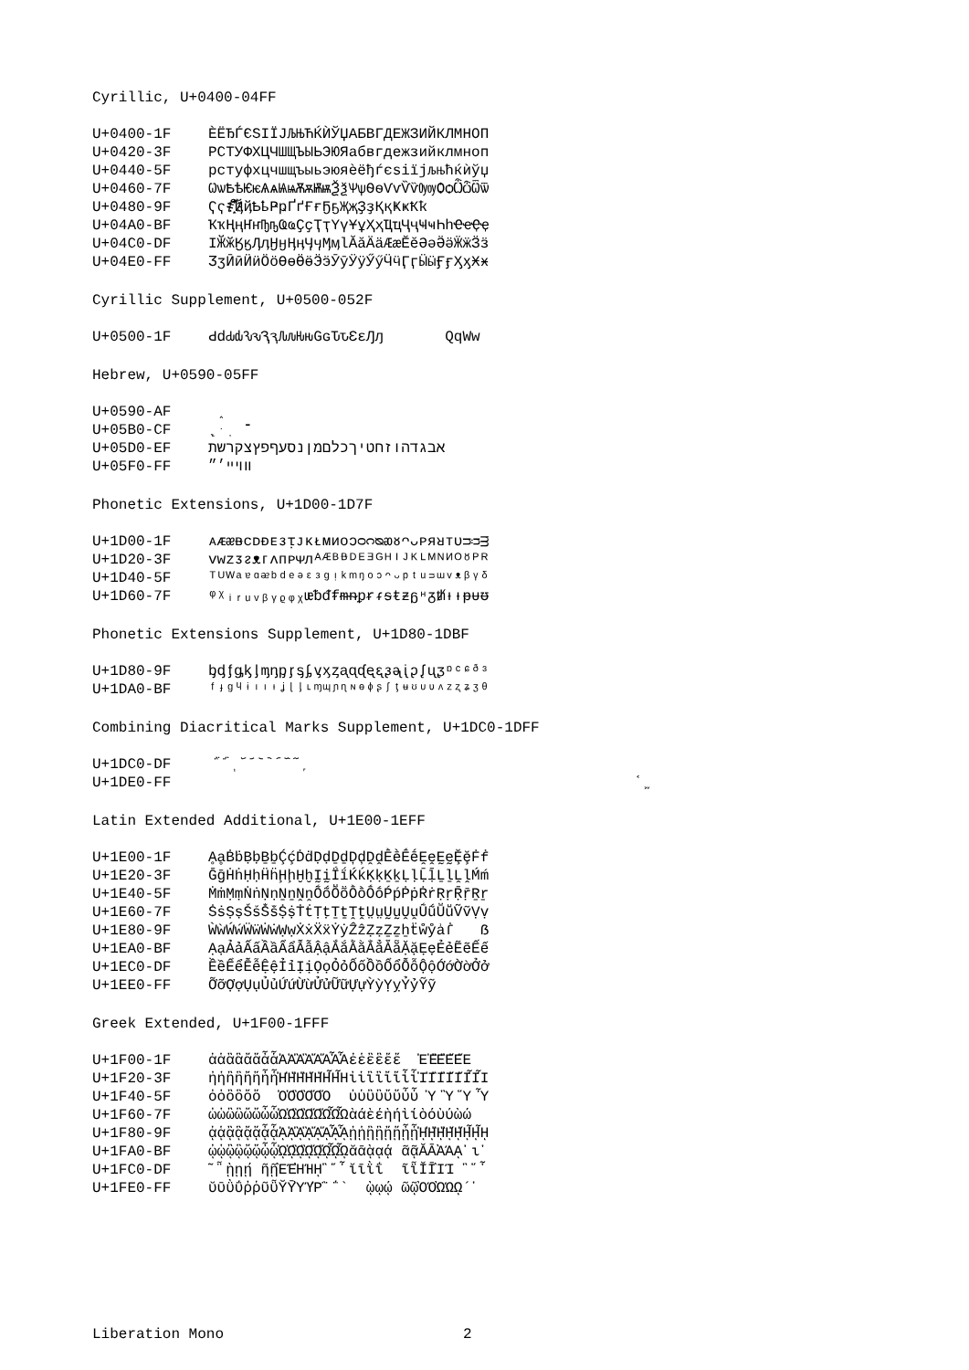Cyrillic, U+0400-04FF
| U+0400-1F | ЀЁЂЃЄЅІЇЈЉЊЋЌЍЎЏАБВГДЕЖЗИЙКЛМНОП |
| U+0420-3F | РСТУФХЦЧШЩЪЫЬЭЮЯабвгдежзийклмноп |
| U+0440-5F | рстуфхцчшщъыьэюяѐёђѓєѕіїјљњћќѝўџ |
| U+0460-7F | ѠѡѢѣѤѥѦѧѨѩѪѫѬѭѮѯѰѱѲѳѴѵѶѷѸѹѺѻѼѽѾѿ |
| U+0480-9F | Ҁҁ҂҃҄҅҆҇҈҉ҊҋҌҍҎҏҐґҒғҔҕҖҗҘҙҚқҜҝҞҟ |
| U+04A0-BF | ҠҡҢңҤҥҦҧҨҩҪҫҬҭҮүҰұҲҳҴҵҶҷҸҹҺһҼҽҾҿ |
| U+04C0-DF | ӀӁӂӃӄӅӆӇӈӉӊӋӌӍӎӏӐӑӒӓӔӕӖӗӘәӚӛӜӝӞӟ |
| U+04E0-FF | ӠӡӢӣӤӥӦӧӨөӪӫӬӭӮӯӰӱӲӳӴӵӶӷӸӹӺӻӼӽӾӿ |
Cyrillic Supplement, U+0500-052F
| U+0500-1F | ԀԁԂԃԄԅԆԇԈԉԊԋԌԍԎԏԐԑԒԓ ԚԛԜԝ |
Hebrew, U+0590-05FF
| U+0590-AF | ֑ |
| U+05B0-CF | ְ ֻ ּ ֽ ־ |
| U+05D0-EF | אבגדהוזחטיךכלםמןנסעףפץצקרשת |
| U+05F0-FF | װױײ׳״ |
Phonetic Extensions, U+1D00-1D7F
| U+1D00-1F | ᴀᴁᴂᴃᴄᴅᴆᴇᴈᴉᴊᴋᴌᴍᴎᴏᴐᴑᴒᴓᴔᴕᴖᴗᴘᴙᴚᴛᴜᴝᴞᴟ |
| U+1D20-3F | ᴠᴡᴢᴣᴤᴥᴦᴧᴨᴩᴪᴫᴬᴭᴮᴯᴰᴱᴲᴳᴴᴵᴶᴷᴸᴹᴺᴻᴼᴽᴾᴿ |
| U+1D40-5F | ᵀᵁᵂᵃᵄᵅᵆᵇᵈᵉᵊᵋᵌᵍᵎᵏᵐᵑᵒᵓᵔᵕᵖᵗᵘᵙᵚᵛᵜᵝᵞᵟ |
| U+1D60-7F | ᵠᵡᵢᵣᵤᵥᵦᵧᵨᵩᵪᵫᵬᵭᵮᵯᵰᵱᵲᵳᵴᵵᵶᵷᵸᵹᵺᵻᵼᵽᵾᵿ |
Phonetic Extensions Supplement, U+1D80-1DBF
| U+1D80-9F | ᶀᶁᶂᶃᶄᶅᶆᶇᶈᶉᶊᶋᶌᶍᶎᶏᶐᶑᶒᶓᶔᶕᶖᶗᶘᶙᶚᶛᶜᶝᶞᶟ |
| U+1DA0-BF | ᶠᶡᶢᶣᶤᶥᶦᶧᶨᶩᶪᶫᶬᶭᶮᶯᶰᶱᶲᶳᶴᶵᶶᶷᶸᶹᶺᶻᶼᶽᶾᶿ |
Combining Diacritical Marks Supplement, U+1DC0-1DFF
| U+1DC0-DF | ᷀ ᷁ ᷂ ᷃ ᷄ ᷅ ᷆ ᷇ ᷈ ᷉ ᷊ |
| U+1DE0-FF | ᷾ ᷿ |
Latin Extended Additional, U+1E00-1EFF
| U+1E00-1F | ḀḁḂḃḄḅḆḇḈḉḊḋḌḍḎḏḐḑḒḓḔḕḖḗḘḙḚḛḜḝḞḟ |
| U+1E20-3F | ḠḡḢḣḤḥḦḧḨḩḪḫḬḭḮḯḰḱḲḳḴḵḶḷḸḹḺḻḼḽḾḿ |
| U+1E40-5F | ṀṁṂṃṄṅṆṇṈṉṊṋṌṍṎṏṐṑṒṓṔṕṖṗṘṙṚṛṜṝṞṟ |
| U+1E60-7F | ṠṡṢṣṤṥṦṧṨṩṪṫṬṭṮṯṰṱṲṳṴṵṶṷṸṹṺṻṼṽṾṿ |
| U+1E80-9F | ẀẁẂẃẄẅẆẇẈẉẊẋẌẍẎẏẐẑẒẓẔẕẖẗẘẙẚẛ ẞ |
| U+1EA0-BF | ẠạẢảẤấẦầẨẩẪẫẬậẮắẰằẲẳẴẵẶặẸẹẺẻẼẽẾế |
| U+1EC0-DF | ỀềỂểỄễỆệỈỉỊịỌọỎỏỐốỒồỔổỖỗỘộỚớỜờỞở |
| U+1EE0-FF | ỠỡỢợỤụỦủỨứỪừỬửỮữỰựỲỳỴỵỶỷỸỹ |
Greek Extended, U+1F00-1FFF
| U+1F00-1F | ἀἁἂἃἄἅἆἇἈἉἊἋἌἍἎἏἐἑἒἓἔἕ ἘἙἚἛἜἝ |
| U+1F20-3F | ἠἡἢἣἤἥἦἧἨἩἪἫἬἭἮἯἰἱἲἳἴἵἶἷἸἹἺἻἼἽἾἿ |
| U+1F40-5F | ὀὁὂὃὄὅ ὈὉὊὋὌὍ ὐὑὒὓὔὕὖὗ Ὑ Ὓ Ὕ Ὗ |
| U+1F60-7F | ὠὡὢὣὤὥὦὧὨὩὪὫὬὭὮὯὰάὲέὴήὶίὸόὺύὼώ |
| U+1F80-9F | ᾀᾁᾂᾃᾄᾅᾆᾇᾈᾉᾊᾋᾌᾍᾎᾏᾐᾑᾒᾓᾔᾕᾖᾗᾘᾙᾚᾛᾜᾝᾞᾟ |
| U+1FA0-BF | ᾠᾡᾢᾣᾤᾥᾦᾧᾨᾩᾪᾫᾬᾭᾮᾯᾰᾱᾲᾳᾴ ᾶᾷᾸᾹᾺΆᾼ᾽ι᾿ |
| U+1FC0-DF | ῀῁ῂῃῄ ῆῇῈΈῊΉῌ῍῎῏ῐῑῒΐ ῖῗῘῙῚΊ ῝῞῟ |
| U+1FE0-FF | ῠῡῢΰῤῥῦῧῨῩῪΎῬ῭΅` ῲῳῴ ῶῷῸΌῺΏῼ´῾ |
Liberation Mono 2